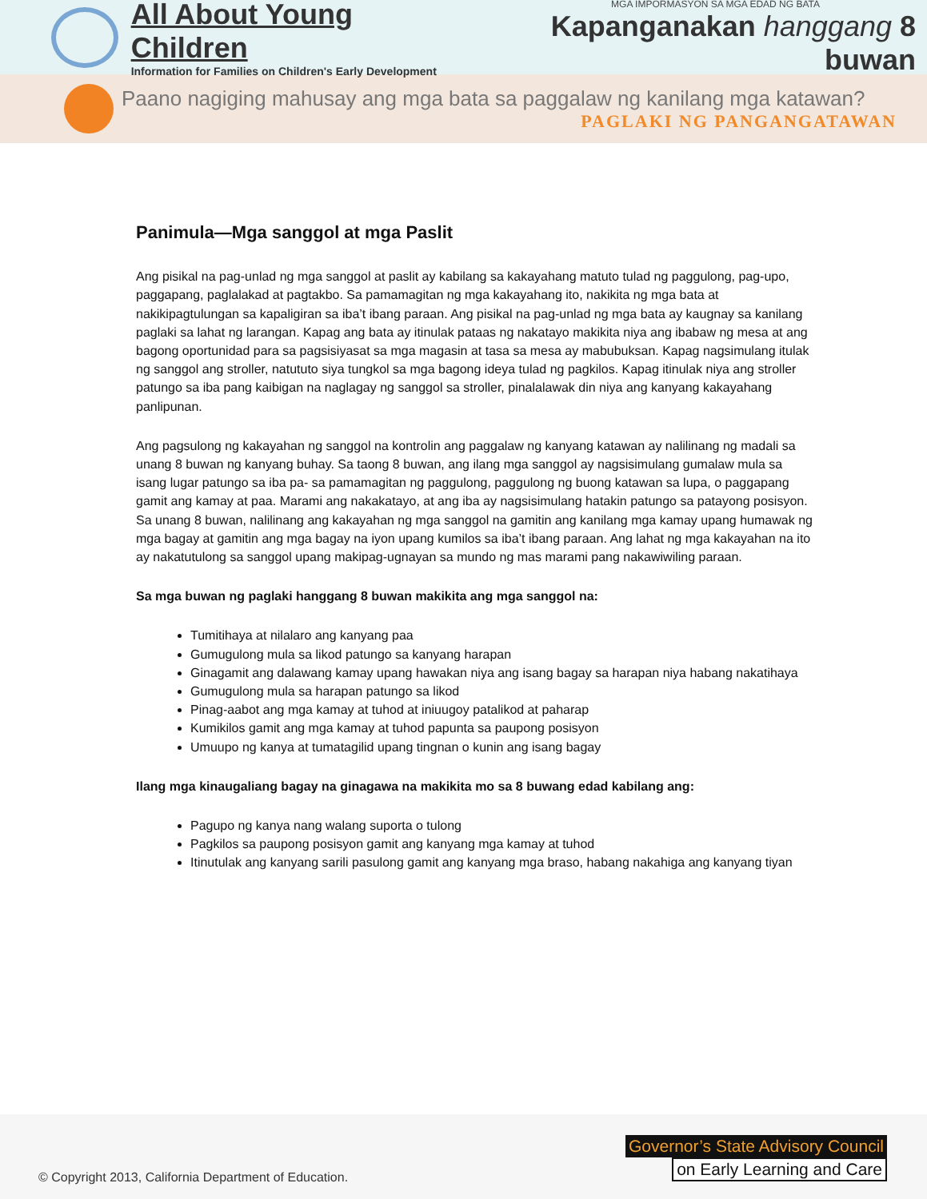All About Young Children
Information for Families on Children's Early Development
MGA IMPORMASYON SA MGA EDAD NG BATA
Kapanganakan hanggang 8 buwan
Paano nagiging mahusay ang mga bata sa paggalaw ng kanilang mga katawan?
PAGLAKI NG PANGANGATAWAN
Panimula—Mga sanggol at mga Paslit
Ang pisikal na pag-unlad ng mga sanggol at paslit ay kabilang sa kakayahang matuto tulad ng paggulong, pag-upo, paggapang, paglalakad at pagtakbo. Sa pamamagitan ng mga kakayahang ito, nakikita ng mga bata at nakikipagtulungan sa kapaligiran sa iba’t ibang paraan. Ang pisikal na pag-unlad ng mga bata ay kaugnay sa kanilang paglaki sa lahat ng larangan. Kapag ang bata ay itinulak pataas ng nakatayo makikita niya ang ibabaw ng mesa at ang bagong oportunidad para sa pagsisiyasat sa mga magasin at tasa sa mesa ay mabubuksan. Kapag nagsimulang itulak ng sanggol ang stroller, natututo siya tungkol sa mga bagong ideya tulad ng pagkilos. Kapag itinulak niya ang stroller patungo sa iba pang kaibigan na naglagay ng sanggol sa stroller, pinalalawak din niya ang kanyang kakayahang panlipunan.
Ang pagsulong ng kakayahan ng sanggol na kontrolin ang paggalaw ng kanyang katawan ay nalilinang ng madali sa unang 8 buwan ng kanyang buhay. Sa taong 8 buwan, ang ilang mga sanggol ay nagsisimulang gumalaw mula sa isang lugar patungo sa iba pa- sa pamamagitan ng paggulong, paggulong ng buong katawan sa lupa, o paggapang gamit ang kamay at paa. Marami ang nakakatayo, at ang iba ay nagsisimulang hatakin patungo sa patayong posisyon. Sa unang 8 buwan, nalilinang ang kakayahan ng mga sanggol na gamitin ang kanilang mga kamay upang humawak ng mga bagay at gamitin ang mga bagay na iyon upang kumilos sa iba’t ibang paraan. Ang lahat ng mga kakayahan na ito ay nakatutulong sa sanggol upang makipag-ugnayan sa mundo ng mas marami pang nakawiwiling paraan.
Sa mga buwan ng paglaki hanggang 8 buwan makikita ang mga sanggol na:
Tumitihaya at nilalaro ang kanyang paa
Gumugulong mula sa likod patungo sa kanyang harapan
Ginagamit ang dalawang kamay upang hawakan niya ang isang bagay sa harapan niya habang nakatihaya
Gumugulong mula sa harapan patungo sa likod
Pinag-aabot ang mga kamay at tuhod at iniuugoy patalikod at paharap
Kumikilos gamit ang mga kamay at tuhod papunta sa paupong posisyon
Umuupo ng kanya at tumatagilid upang tingnan o kunin ang isang bagay
Ilang mga kinaugaliang bagay na ginagawa na makikita mo sa 8 buwang edad kabilang ang:
Pagupo ng kanya nang walang suporta o tulong
Pagkilos sa paupong posisyon gamit ang kanyang mga kamay at tuhod
Itinutulak ang kanyang sarili pasulong gamit ang kanyang mga braso, habang nakahiga ang kanyang tiyan
© Copyright 2013, California Department of Education.
Governor’s State Advisory Council
on Early Learning and Care